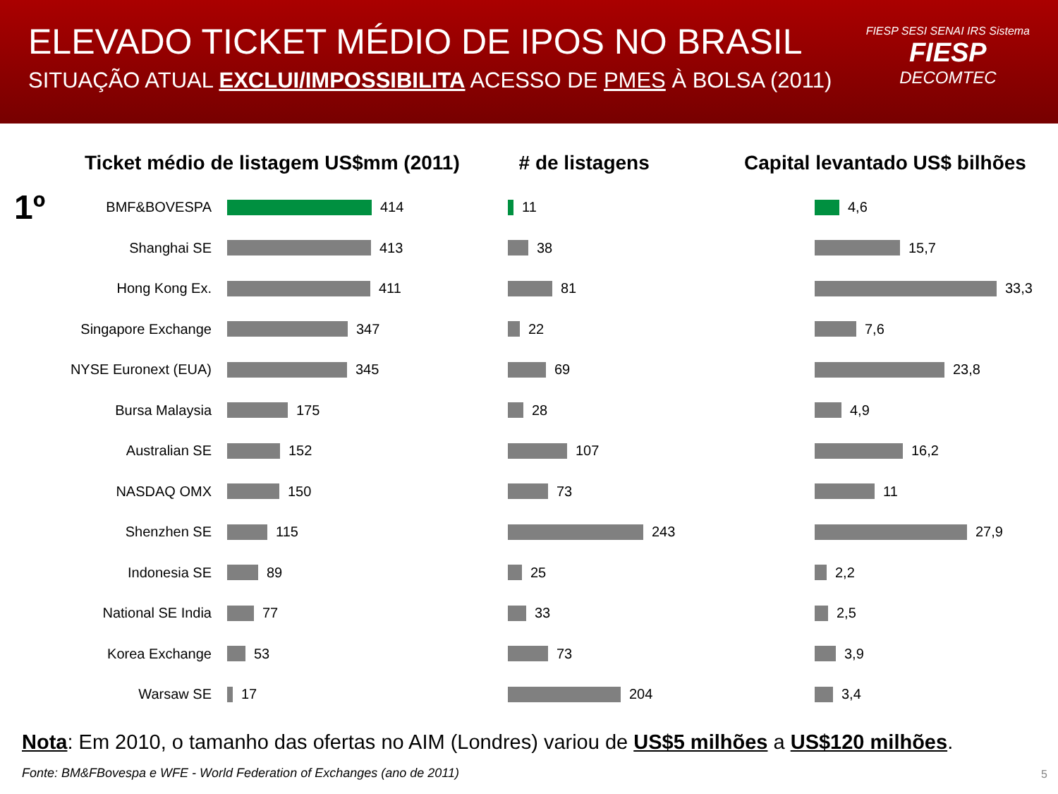ELEVADO TICKET MÉDIO DE IPOS NO BRASIL
SITUAÇÃO ATUAL EXCLUI/IMPOSSIBILITA ACESSO DE PMES À BOLSA (2011)
FIESP SESI SENAI IRS Sistema
FIESP
DECOMTEC
Ticket médio de listagem US$mm (2011)
1º BMF&BOVESPA
414
Shanghai SE
413
Hong Kong Ex.
411
Singapore Exchange
347
NYSE Euronext (EUA)
345
Bursa Malaysia
175
Australian SE
152
NASDAQ OMX
150
Shenzhen SE
115
Indonesia SE
89
National SE India
77
Korea Exchange
53
Warsaw SE
17
# de listagens
11
38
81
22
69
28
107
73
243
25
33
73
204
Capital levantado US$ bilhões
4,6
15,7
33,3
7,6
23,8
4,9
16,2
11
27,9
2,2
2,5
3,9
3,4
Nota: Em 2010, o tamanho das ofertas no AIM (Londres) variou de US$5 milhões a US$120 milhões.
Fonte: BM&FBovespa e WFE - World Federation of Exchanges (ano de 2011)
5